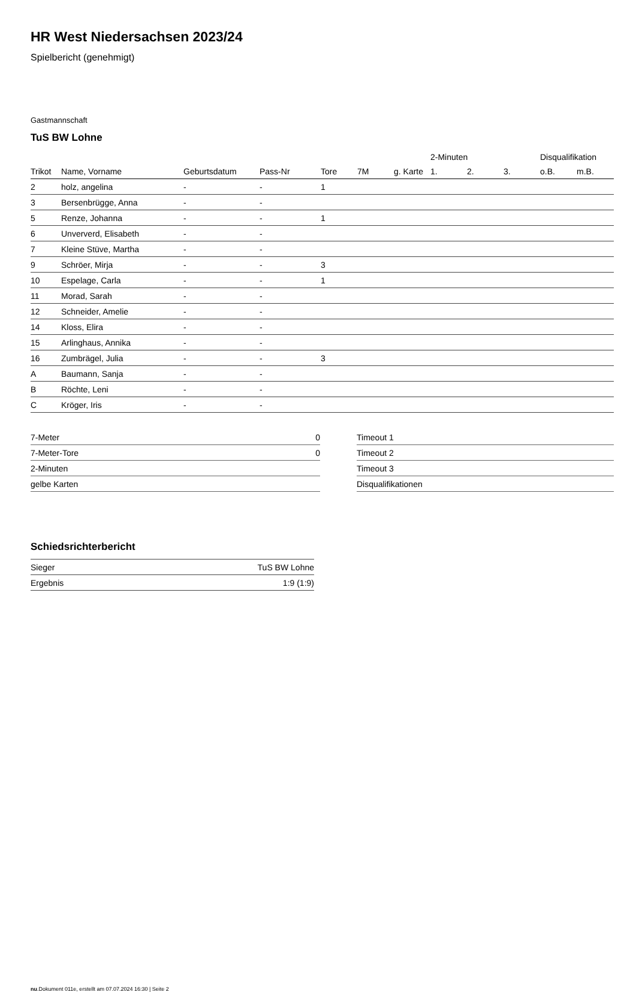HR West Niedersachsen 2023/24
Spielbericht (genehmigt)
Gastmannschaft
TuS BW Lohne
| | | | | | | | 2-Minuten | | | Disqualifikation | |
| --- | --- | --- | --- | --- | --- | --- | --- | --- | --- | --- | --- |
| Trikot | Name, Vorname | Geburtsdatum | Pass-Nr | Tore | 7M | g. Karte | 1. | 2. | 3. | o.B. | m.B. |
| 2 | holz, angelina | - | - | 1 | | | | | | | |
| 3 | Bersenbrügge, Anna | - | - | | | | | | | | |
| 5 | Renze, Johanna | - | - | 1 | | | | | | | |
| 6 | Unververd, Elisabeth | - | - | | | | | | | | |
| 7 | Kleine Stüve, Martha | - | - | | | | | | | | |
| 9 | Schröer, Mirja | - | - | 3 | | | | | | | |
| 10 | Espelage, Carla | - | - | 1 | | | | | | | |
| 11 | Morad, Sarah | - | - | | | | | | | | |
| 12 | Schneider, Amelie | - | - | | | | | | | | |
| 14 | Kloss, Elira | - | - | | | | | | | | |
| 15 | Arlinghaus, Annika | - | - | | | | | | | | |
| 16 | Zumbrägel, Julia | - | - | 3 | | | | | | | |
| A | Baumann, Sanja | - | - | | | | | | | | |
| B | Röchte, Leni | - | - | | | | | | | | |
| C | Kröger, Iris | - | - | | | | | | | | |
| 7-Meter | 0 |
| 7-Meter-Tore | 0 |
| 2-Minuten | |
| gelbe Karten | |
| Timeout 1 |
| Timeout 2 |
| Timeout 3 |
| Disqualifikationen |
Schiedsrichterbericht
| Sieger | TuS BW Lohne |
| Ergebnis | 1:9 (1:9) |
nu.Dokument 011e, erstellt am 07.07.2024 16:30 | Seite 2